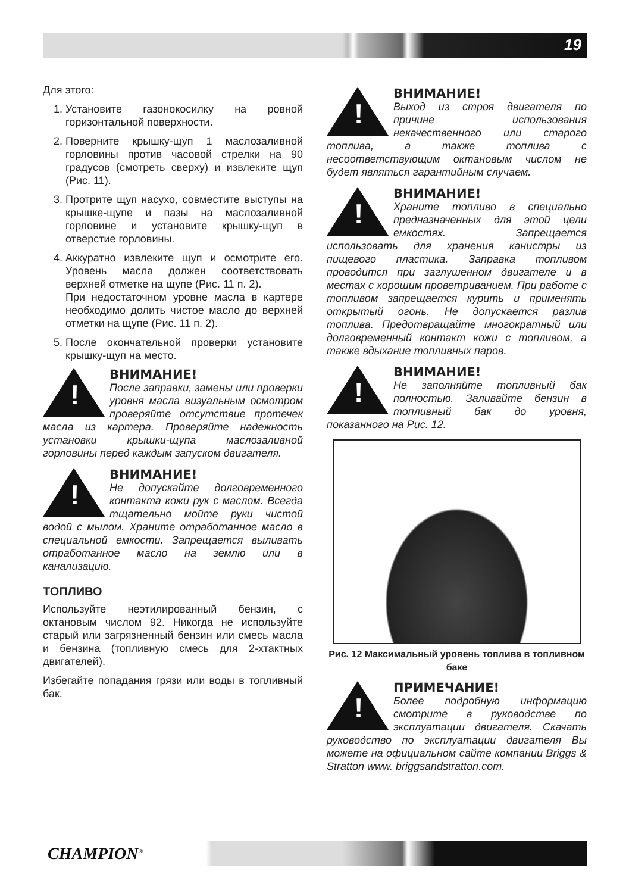19
Для этого:
1. Установите газонокосилку на ровной горизонтальной поверхности.
2. Поверните крышку-щуп 1 маслозаливной горловины против часовой стрелки на 90 градусов (смотреть сверху) и извлеките щуп (Рис. 11).
3. Протрите щуп насухо, совместите выступы на крышке-щупе и пазы на маслозаливной горловине и установите крышку-щуп в отверстие горловины.
4. Аккуратно извлеките щуп и осмотрите его. Уровень масла должен соответствовать верхней отметке на щупе (Рис. 11 п. 2).
При недостаточном уровне масла в картере необходимо долить чистое масло до верхней отметки на щупе (Рис. 11 п. 2).
5. После окончательной проверки установите крышку-щуп на место.
!
ВНИМАНИЕ!
После заправки, замены или проверки уровня масла визуальным осмотром проверяйте отсутствие протечек масла из картера. Проверяйте надежность установки крышки-щупа маслозаливной горловины перед каждым запуском двигателя.
!
ВНИМАНИЕ!
Не допускайте долговременного контакта кожи рук с маслом. Всегда тщательно мойте руки чистой водой с мылом. Храните отработанное масло в специальной емкости. Запрещается выливать отработанное масло на землю или в канализацию.
ТОПЛИВО
Используйте неэтилированный бензин, с октановым числом 92. Никогда не используйте старый или загрязненный бензин или смесь масла и бензина (топливную смесь для 2-хтактных двигателей).
Избегайте попадания грязи или воды в топливный бак.
!
ВНИМАНИЕ!
Выход из строя двигателя по причине использования некачественного или старого топлива, а также топлива с несоответствующим октановым числом не будет являться гарантийным случаем.
!
ВНИМАНИЕ!
Храните топливо в специально предназначенных для этой цели емкостях. Запрещается использовать для хранения канистры из пищевого пластика. Заправка топливом проводится при заглушенном двигателе и в местах с хорошим проветриванием. При работе с топливом запрещается курить и применять открытый огонь. Не допускается разлив топлива. Предотвращайте многократный или долговременный контакт кожи с топливом, а также вдыхание топливных паров.
!
ВНИМАНИЕ!
Не заполняйте топливный бак полностью. Заливайте бензин в топливный бак до уровня, показанного на Рис. 12.
Рис. 12 Максимальный уровень топлива в топливном баке
!
ПРИМЕЧАНИЕ!
Более подробную информацию смотрите в руководстве по эксплуатации двигателя. Скачать руководство по эксплуатации двигателя Вы можете на официальном сайте компании Briggs & Stratton www. briggsandstratton.com.
CHAMPION<sup>®</sup>